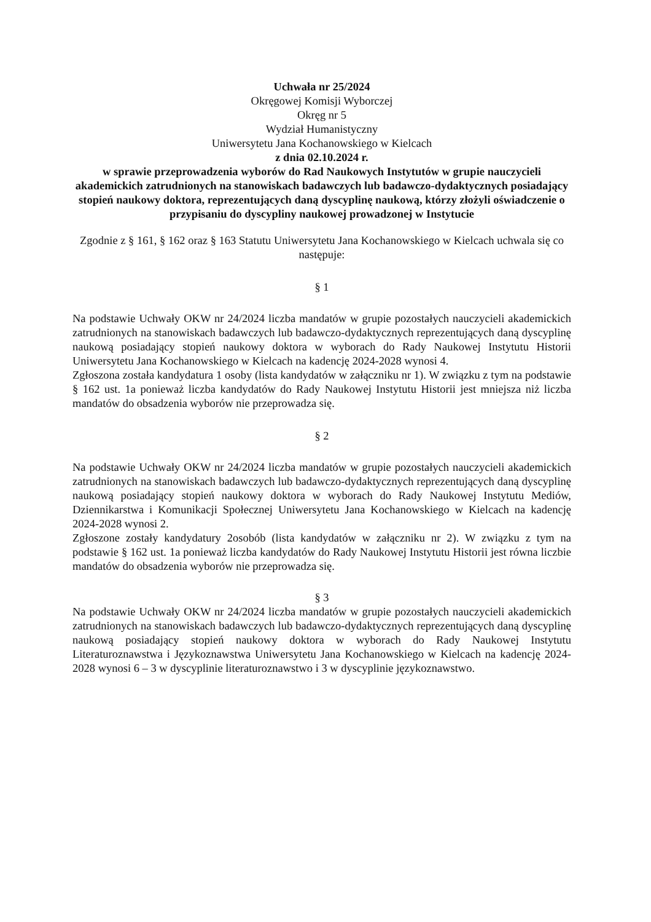Uchwała nr 25/2024
Okręgowej Komisji Wyborczej
Okręg nr 5
Wydział Humanistyczny
Uniwersytetu Jana Kochanowskiego w Kielcach
z dnia 02.10.2024 r.
w sprawie przeprowadzenia wyborów do Rad Naukowych Instytutów w grupie nauczycieli akademickich zatrudnionych na stanowiskach badawczych lub badawczo-dydaktycznych posiadający stopień naukowy doktora, reprezentujących daną dyscyplinę naukową, którzy złożyli oświadczenie o przypisaniu do dyscypliny naukowej prowadzonej w Instytucie
Zgodnie z § 161, § 162 oraz § 163 Statutu Uniwersytetu Jana Kochanowskiego w Kielcach uchwala się co następuje:
§ 1
Na podstawie Uchwały OKW nr 24/2024 liczba mandatów w grupie pozostałych nauczycieli akademickich zatrudnionych na stanowiskach badawczych lub badawczo-dydaktycznych reprezentujących daną dyscyplinę naukową posiadający stopień naukowy doktora w wyborach do Rady Naukowej Instytutu Historii Uniwersytetu Jana Kochanowskiego w Kielcach na kadencję 2024-2028 wynosi 4.
Zgłoszona została kandydatura 1 osoby (lista kandydatów w załączniku nr 1). W związku z tym na podstawie § 162 ust. 1a ponieważ liczba kandydatów do Rady Naukowej Instytutu Historii jest mniejsza niż liczba mandatów do obsadzenia wyborów nie przeprowadza się.
§ 2
Na podstawie Uchwały OKW nr 24/2024 liczba mandatów w grupie pozostałych nauczycieli akademickich zatrudnionych na stanowiskach badawczych lub badawczo-dydaktycznych reprezentujących daną dyscyplinę naukową posiadający stopień naukowy doktora w wyborach do Rady Naukowej Instytutu Mediów, Dziennikarstwa i Komunikacji Społecznej Uniwersytetu Jana Kochanowskiego w Kielcach na kadencję 2024-2028 wynosi 2.
Zgłoszone zostały kandydatury 2osobób (lista kandydatów w załączniku nr 2). W związku z tym na podstawie § 162 ust. 1a ponieważ liczba kandydatów do Rady Naukowej Instytutu Historii jest równa liczbie mandatów do obsadzenia wyborów nie przeprowadza się.
§ 3
Na podstawie Uchwały OKW nr 24/2024 liczba mandatów w grupie pozostałych nauczycieli akademickich zatrudnionych na stanowiskach badawczych lub badawczo-dydaktycznych reprezentujących daną dyscyplinę naukową posiadający stopień naukowy doktora w wyborach do Rady Naukowej Instytutu Literaturoznawstwa i Językoznawstwa Uniwersytetu Jana Kochanowskiego w Kielcach na kadencję 2024-2028 wynosi 6 – 3 w dyscyplinie literaturoznawstwo i 3 w dyscyplinie językoznawstwo.